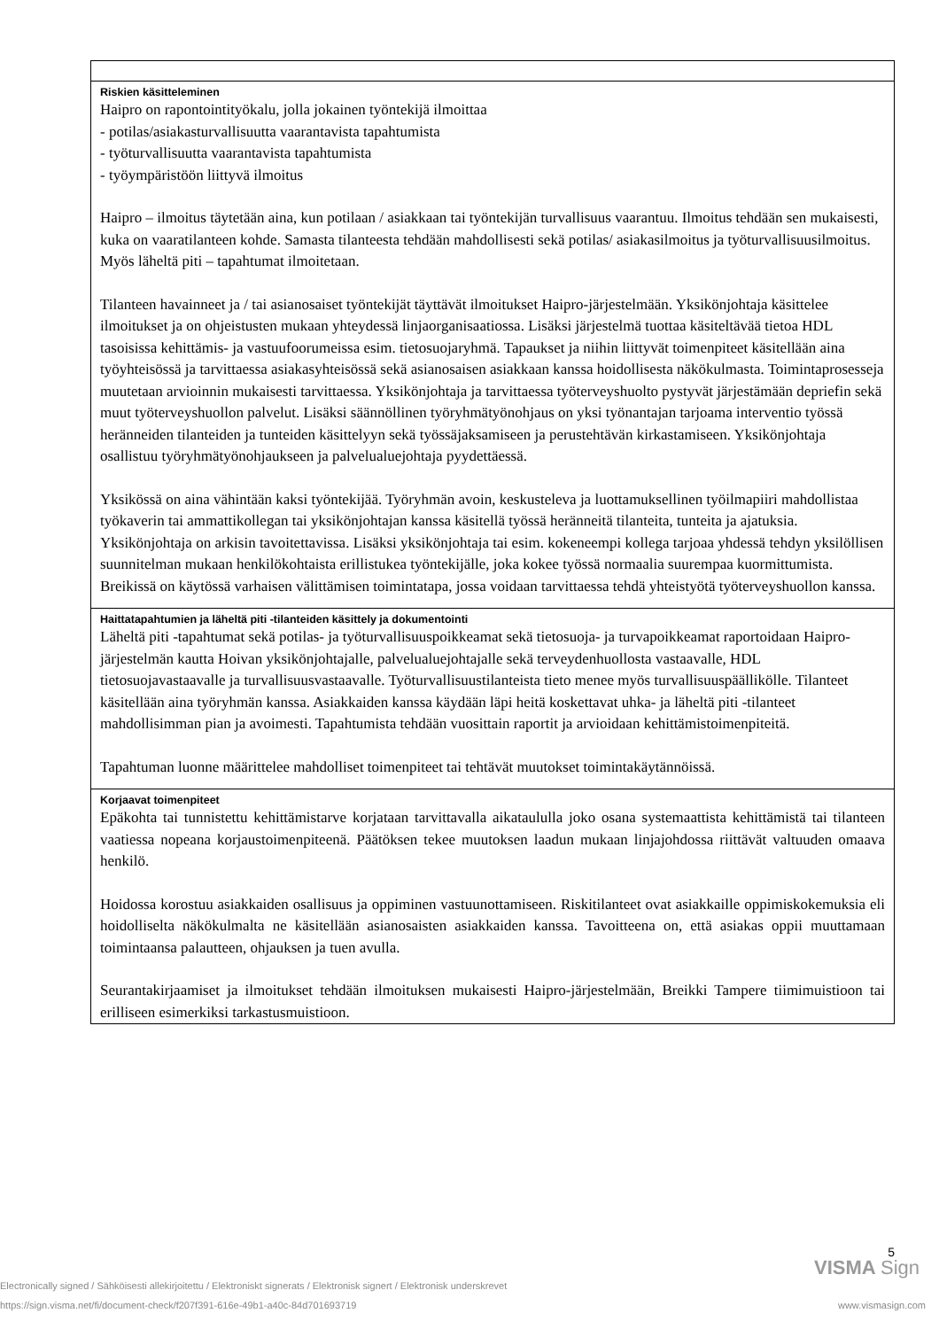| Riskien käsitteleminen Haipro on rapontointityökalu, jolla jokainen työntekijä ilmoittaa - potilas/asiakasturvallisuutta vaarantavista tapahtumista - työturvallisuutta vaarantavista tapahtumista - työympäristöön liittyvä ilmoitus Haipro – ilmoitus täytetään aina, kun potilaan / asiakkaan tai työntekijän turvallisuus vaarantuu. Ilmoitus tehdään sen mukaisesti, kuka on vaaratilanteen kohde. Samasta tilanteesta tehdään mahdollisesti sekä potilas/ asiakasilmoitus ja työturvallisuusilmoitus. Myös läheltä piti – tapahtumat ilmoitetaan. Tilanteen havainneet ja / tai asianosaiset työntekijät täyttävät ilmoitukset Haipro-järjestelmään. Yksikönjohtaja käsittelee ilmoitukset ja on ohjeistusten mukaan yhteydessä linjaorganisaatiossa. Lisäksi järjestelmä tuottaa käsiteltävää tietoa HDL tasoisissa kehittämis- ja vastuufoorumeissa esim. tietosuojaryhmä. Tapaukset ja niihin liittyvät toimenpiteet käsitellään aina työyhteisössä ja tarvittaessa asiakasyhteisössä sekä asianosaisen asiakkaan kanssa hoidollisesta näkökulmasta. Toimintaprosesseja muutetaan arvioinnin mukaisesti tarvittaessa. Yksikönjohtaja ja tarvittaessa työterveyshuolto pystyvät järjestämään depriefin sekä muut työterveyshuollon palvelut. Lisäksi säännöllinen työryhmätyönohjaus on yksi työnantajan tarjoama interventio työssä heränneiden tilanteiden ja tunteiden käsittelyyn sekä työssäjaksamiseen ja perustehtävän kirkastamiseen. Yksikönjohtaja osallistuu työryhmätyönohjaukseen ja palvelualuejohtaja pyydettäessä. Yksikössä on aina vähintään kaksi työntekijää. Työryhmän avoin, keskusteleva ja luottamuksellinen työilmapiiri mahdollistaa työkaverin tai ammattikollegan tai yksikönjohtajan kanssa käsitellä työssä heränneitä tilanteita, tunteita ja ajatuksia. Yksikönjohtaja on arkisin tavoitettavissa. Lisäksi yksikönjohtaja tai esim. kokeneempi kollega tarjoaa yhdessä tehdyn yksilöllisen suunnitelman mukaan henkilökohtaista erillistukea työntekijälle, joka kokee työssä normaalia suurempaa kuormittumista. Breikissä on käytössä varhaisen välittämisen toimintatapa, jossa voidaan tarvittaessa tehdä yhteistyötä työterveyshuollon kanssa. |
| Haittatapahtumien ja läheltä piti -tilanteiden käsittely ja dokumentointi Läheltä piti -tapahtumat sekä potilas- ja työturvallisuuspoikkeamat sekä tietosuoja- ja turvapoikkeamat raportoidaan Haipro-järjestelmän kautta Hoivan yksikönjohtajalle, palvelualuejohtajalle sekä terveydenhuollosta vastaavalle, HDL tietosuojavastaavalle ja turvallisuusvastaavalle. Työturvallisuustilanteista tieto menee myös turvallisuuspäällikölle. Tilanteet käsitellään aina työryhmän kanssa. Asiakkaiden kanssa käydään läpi heitä koskettavat uhka- ja läheltä piti -tilanteet mahdollisimman pian ja avoimesti. Tapahtumista tehdään vuosittain raportit ja arvioidaan kehittämistoimenpiteitä. Tapahtuman luonne määrittelee mahdolliset toimenpiteet tai tehtävät muutokset toimintakäytännöissä. |
| Korjaavat toimenpiteet Epäkohta tai tunnistettu kehittämistarve korjataan tarvittavalla aikataululla joko osana systemaattista kehittämistä tai tilanteen vaatiessa nopeana korjaustoimenpiteenä. Päätöksen tekee muutoksen laadun mukaan linjajohdossa riittävät valtuuden omaava henkilö. Hoidossa korostuu asiakkaiden osallisuus ja oppiminen vastuunottamiseen. Riskitilanteet ovat asiakkaille oppimiskokemuksia eli hoidolliselta näkökulmalta ne käsitellään asianosaisten asiakkaiden kanssa. Tavoitteena on, että asiakas oppii muuttamaan toimintaansa palautteen, ohjauksen ja tuen avulla. Seurantakirjaamiset ja ilmoitukset tehdään ilmoituksen mukaisesti Haipro-järjestelmään, Breikki Tampere tiimimuistioon tai erilliseen esimerkiksi tarkastusmuistioon. |
5
VISMA Sign
Electronically signed / Sähköisesti allekirjoitettu / Elektroniskt signerats / Elektronisk signert / Elektronisk underskrevet
https://sign.visma.net/fi/document-check/f207f391-616e-49b1-a40c-84d701693719 www.vismasign.com